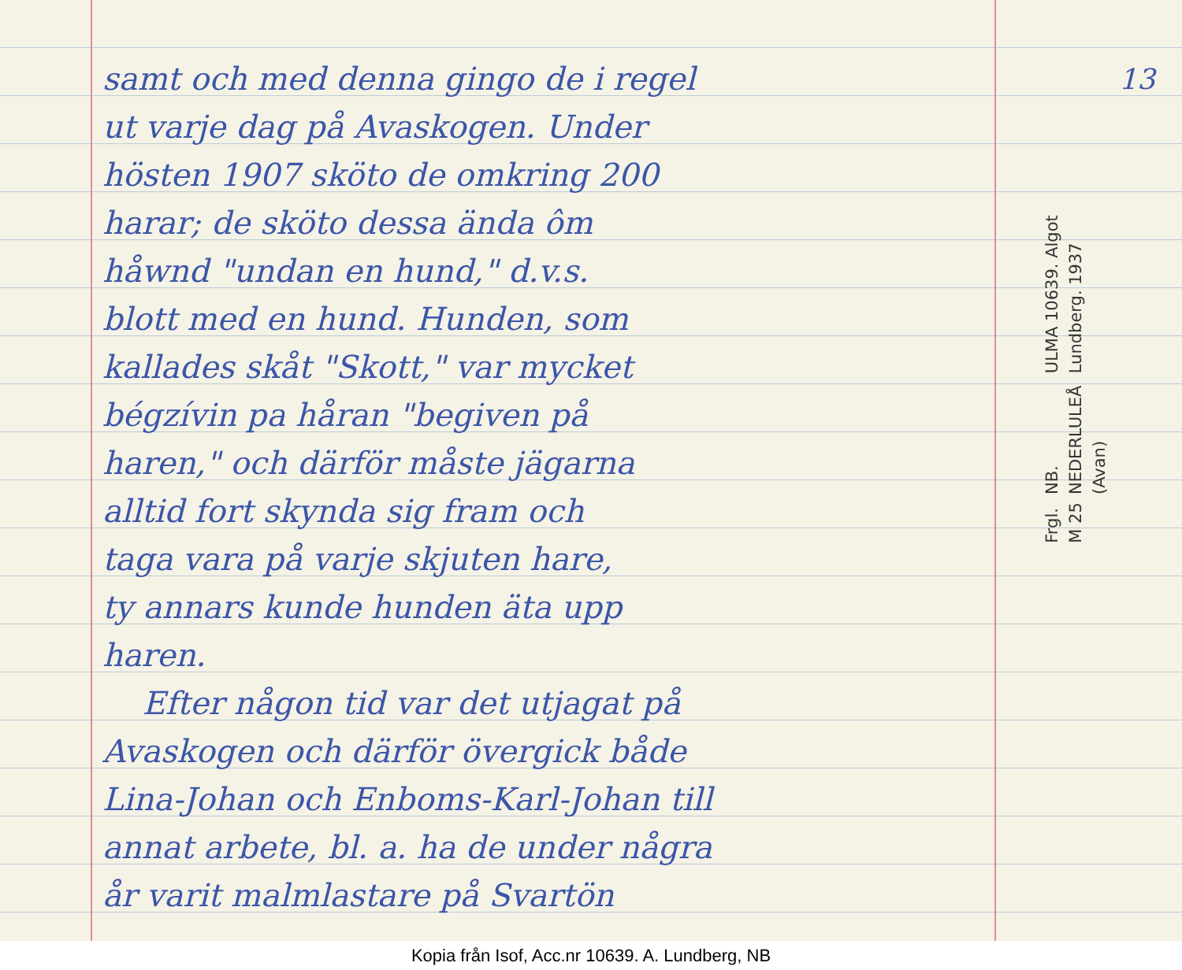samt och med denna gingo de i regel
ut varje dag på Avaskogen. Under
hösten 1907 sköto de omkring 200
harar; de sköto dessa ända ôm
håwnd "undan en hund," d.v.s.
blott med en hund. Hunden, som
kallades skåt "Skott," var mycket
bégzívin pa håran "begiven på
haren," och därför måste jägarna
alltid fort skynda sig fram och
taga vara på varje skjuten hare,
ty annars kunde hunden äta upp
haren.
Efter någon tid var det utjagat på
Avaskogen och därför övergick både
Lina-Johan och Enboms-Karl-Johan till
annat arbete, bl. a. ha de under några
år varit malmlastare på Svartön
13
ULMA 10639. Algot Lundberg. 1937
NB. NEDERLULEÅ (Avan)
Frgl. M 25
Kopia från Isof, Acc.nr 10639. A. Lundberg, NB